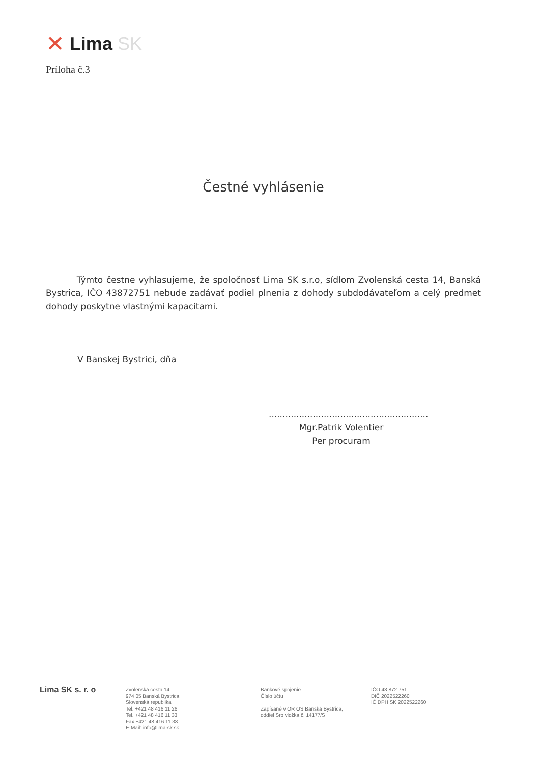✕ Lima SK
Príloha č.3
Čestné vyhlásenie
Týmto čestne vyhlasujeme, že spoločnosť Lima SK s.r.o, sídlom Zvolenská cesta 14, Banská Bystrica, IČO 43872751 nebude zadávať podiel plnenia z dohody subdodávateľom a celý predmet dohody poskytne vlastnými kapacitami.
V Banskej Bystrici, dňa
..........................................................
Mgr.Patrik Volentier
Per procuram
Lima SK s. r. o
Zvolenská cesta 14
974 05 Banská Bystrica
Slovenská republika
Tel. +421 48 416 11 26
Tel. +421 48 416 11 33
Fax +421 48 416 11 38
E-Mail: info@lima-sk.sk
Bankové spojenie
Číslo účtu
Zapísané v OR OS Banská Bystrica,
oddiel Sro vložka č. 14177/S
IČO 43 872 751
DIČ 2022522260
IČ DPH SK 2022522260